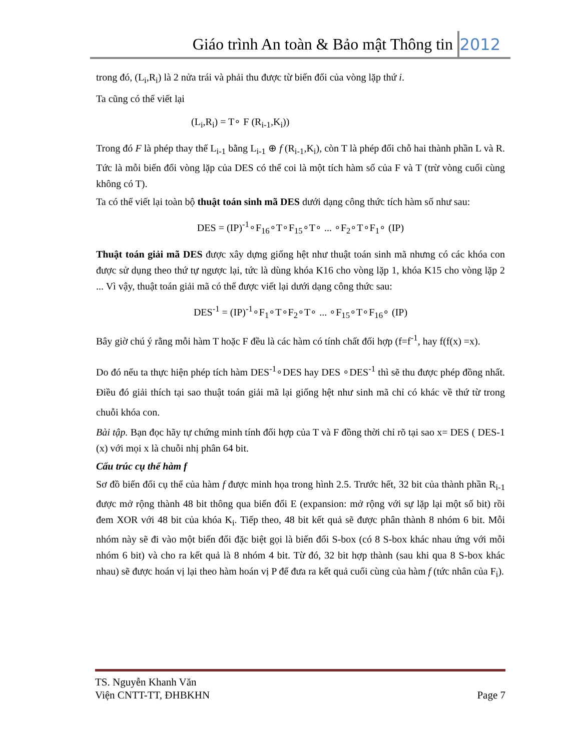Giáo trình An toàn & Bảo mật Thông tin 2012
trong đó, (L<sub>i</sub>,R<sub>i</sub>) là 2 nửa trái và phải thu được từ biến đổi của vòng lặp thứ i.
Ta cũng có thể viết lại
(L<sub>i</sub>,R<sub>i</sub>) = T∘ F (R<sub>i-1</sub>,K<sub>i</sub>))
Trong đó F là phép thay thế L<sub>i-1</sub> bằng L<sub>i-1</sub> ⊕ f (R<sub>i-1</sub>,K<sub>i</sub>), còn T là phép đổi chỗ hai thành phần L và R. Tức là mỗi biến đổi vòng lặp của DES có thể coi là một tích hàm số của F và T (trừ vòng cuối cùng không có T).
Ta có thể viết lại toàn bộ thuật toán sinh mã DES dưới dạng công thức tích hàm số như sau:
DES = (IP)<sup>-1</sup>∘F<sub>16</sub>∘T∘F<sub>15</sub>∘T∘ ... ∘F<sub>2</sub>∘T∘F<sub>1</sub>∘ (IP)
Thuật toán giải mã DES được xây dựng giống hệt như thuật toán sinh mã nhưng có các khóa con được sử dụng theo thứ tự ngược lại, tức là dùng khóa K16 cho vòng lặp 1, khóa K15 cho vòng lặp 2 ... Vì vậy, thuật toán giải mã có thể được viết lại dưới dạng công thức sau:
DES<sup>-1</sup> = (IP)<sup>-1</sup>∘F<sub>1</sub>∘T∘F<sub>2</sub>∘T∘ ... ∘F<sub>15</sub>∘T∘F<sub>16</sub>∘ (IP)
Bây giờ chú ý rằng mỗi hàm T hoặc F đều là các hàm có tính chất đối hợp (f=f<sup>-1</sup>, hay f(f(x) =x).
Do đó nếu ta thực hiện phép tích hàm DES<sup>-1</sup>∘DES hay DES ∘DES<sup>-1</sup> thì sẽ thu được phép đồng nhất. Điều đó giải thích tại sao thuật toán giải mã lại giống hệt như sinh mã chỉ có khác về thứ từ trong chuỗi khóa con.
Bài tập. Bạn đọc hãy tự chứng minh tính đối hợp của T và F đồng thời chỉ rõ tại sao x= DES ( DES-1 (x) với mọi x là chuỗi nhị phân 64 bit.
Cấu trúc cụ thể hàm f
Sơ đồ biến đổi cụ thể của hàm f được minh họa trong hình 2.5. Trước hết, 32 bit của thành phần R<sub>i-1</sub> được mở rộng thành 48 bit thông qua biến đổi E (expansion: mở rộng với sự lặp lại một số bit) rồi đem XOR với 48 bit của khóa K<sub>i</sub>. Tiếp theo, 48 bit kết quả sẽ được phân thành 8 nhóm 6 bit. Mỗi nhóm này sẽ đi vào một biến đổi đặc biệt gọi là biến đổi S-box (có 8 S-box khác nhau ứng với mỗi nhóm 6 bit) và cho ra kết quả là 8 nhóm 4 bit. Từ đó, 32 bit hợp thành (sau khi qua 8 S-box khác nhau) sẽ được hoán vị lại theo hàm hoán vị P để đưa ra kết quả cuối cùng của hàm f (tức nhân của F<sub>i</sub>).
TS. Nguyễn Khanh Văn
Viện CNTT-TT, ĐHBKHN Page 7